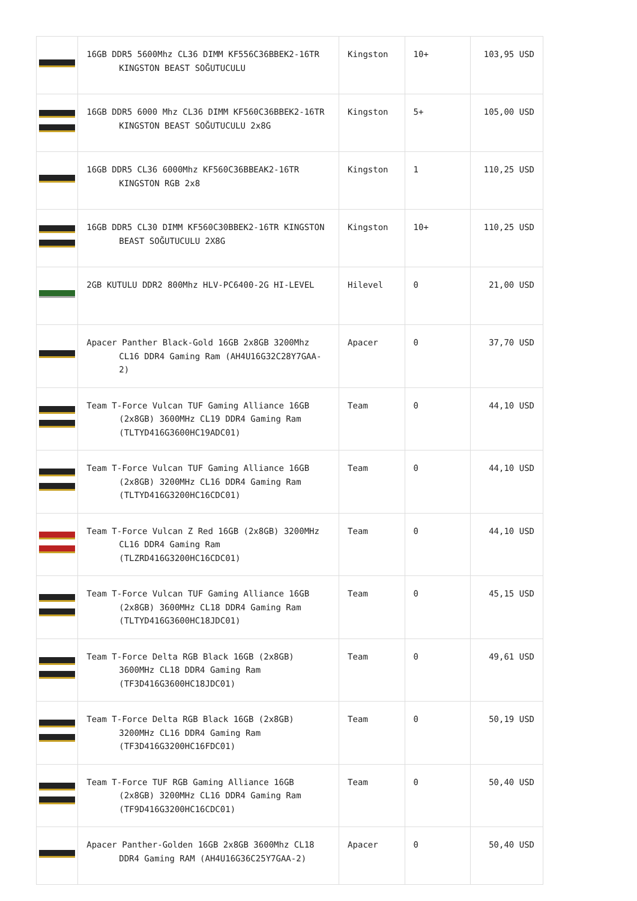| | 16GB DDR5 5600Mhz CL36 DIMM KF556C36BBEK2-16TR KINGSTON BEAST SOĞUTUCULU | Kingston | 10+ | 103,95 USD |
| | 16GB DDR5 6000 Mhz CL36 DIMM KF560C36BBEK2-16TR KINGSTON BEAST SOĞUTUCULU 2x8G | Kingston | 5+ | 105,00 USD |
| | 16GB DDR5 CL36 6000Mhz KF560C36BBEAK2-16TR KINGSTON RGB 2x8 | Kingston | 1 | 110,25 USD |
| | 16GB DDR5 CL30 DIMM KF560C30BBEK2-16TR KINGSTON BEAST SOĞUTUCULU 2X8G | Kingston | 10+ | 110,25 USD |
| | 2GB KUTULU DDR2 800Mhz HLV-PC6400-2G HI-LEVEL | Hilevel | 0 | 21,00 USD |
| | Apacer Panther Black-Gold 16GB 2x8GB 3200Mhz CL16 DDR4 Gaming Ram (AH4U16G32C28Y7GAA-2) | Apacer | 0 | 37,70 USD |
| | Team T-Force Vulcan TUF Gaming Alliance 16GB (2x8GB) 3600MHz CL19 DDR4 Gaming Ram (TLTYD416G3600HC19ADC01) | Team | 0 | 44,10 USD |
| | Team T-Force Vulcan TUF Gaming Alliance 16GB (2x8GB) 3200MHz CL16 DDR4 Gaming Ram (TLTYD416G3200HC16CDC01) | Team | 0 | 44,10 USD |
| | Team T-Force Vulcan Z Red 16GB (2x8GB) 3200MHz CL16 DDR4 Gaming Ram (TLZRD416G3200HC16CDC01) | Team | 0 | 44,10 USD |
| | Team T-Force Vulcan TUF Gaming Alliance 16GB (2x8GB) 3600MHz CL18 DDR4 Gaming Ram (TLTYD416G3600HC18JDC01) | Team | 0 | 45,15 USD |
| | Team T-Force Delta RGB Black 16GB (2x8GB) 3600MHz CL18 DDR4 Gaming Ram (TF3D416G3600HC18JDC01) | Team | 0 | 49,61 USD |
| | Team T-Force Delta RGB Black 16GB (2x8GB) 3200MHz CL16 DDR4 Gaming Ram (TF3D416G3200HC16FDC01) | Team | 0 | 50,19 USD |
| | Team T-Force TUF RGB Gaming Alliance 16GB (2x8GB) 3200MHz CL16 DDR4 Gaming Ram (TF9D416G3200HC16CDC01) | Team | 0 | 50,40 USD |
| | Apacer Panther-Golden 16GB 2x8GB 3600Mhz CL18 DDR4 Gaming RAM (AH4U16G36C25Y7GAA-2) | Apacer | 0 | 50,40 USD |